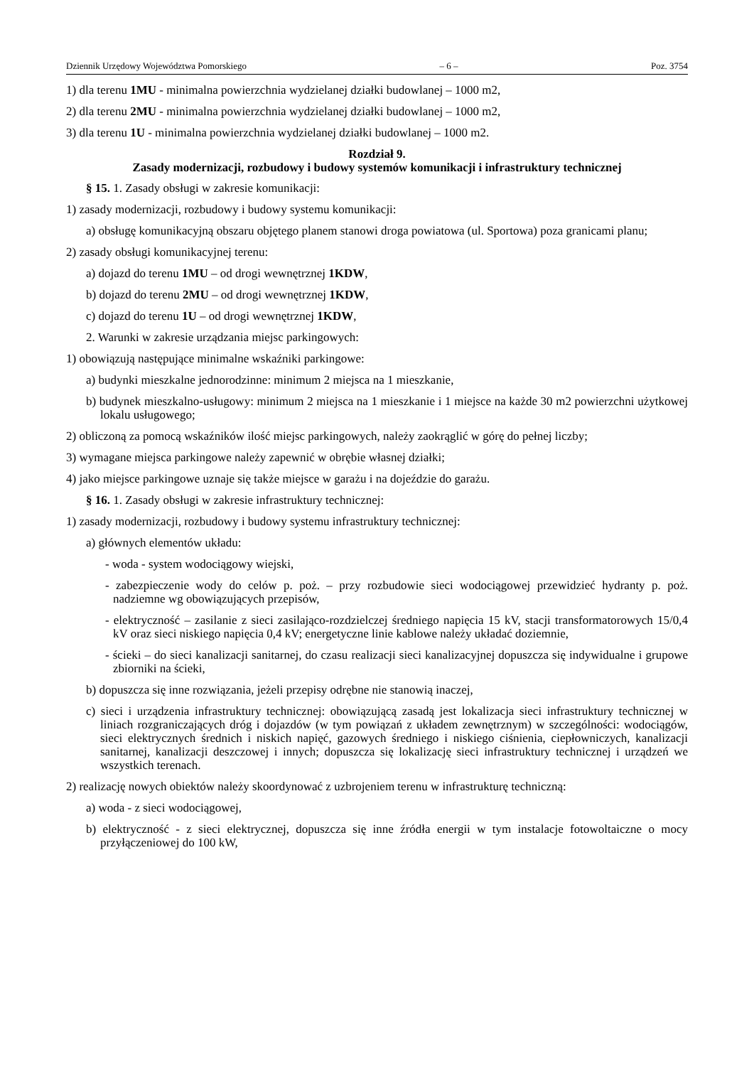Dziennik Urzędowy Województwa Pomorskiego – 6 – Poz. 3754
1) dla terenu 1MU - minimalna powierzchnia wydzielanej działki budowlanej – 1000 m2,
2) dla terenu 2MU - minimalna powierzchnia wydzielanej działki budowlanej – 1000 m2,
3) dla terenu 1U - minimalna powierzchnia wydzielanej działki budowlanej – 1000 m2.
Rozdział 9.
Zasady modernizacji, rozbudowy i budowy systemów komunikacji i infrastruktury technicznej
§ 15. 1. Zasady obsługi w zakresie komunikacji:
1) zasady modernizacji, rozbudowy i budowy systemu komunikacji:
a) obsługę komunikacyjną obszaru objętego planem stanowi droga powiatowa (ul. Sportowa) poza granicami planu;
2) zasady obsługi komunikacyjnej terenu:
a) dojazd do terenu 1MU – od drogi wewnętrznej 1KDW,
b) dojazd do terenu 2MU – od drogi wewnętrznej 1KDW,
c) dojazd do terenu 1U – od drogi wewnętrznej 1KDW,
2. Warunki w zakresie urządzania miejsc parkingowych:
1) obowiązują następujące minimalne wskaźniki parkingowe:
a) budynki mieszkalne jednorodzinne: minimum 2 miejsca na 1 mieszkanie,
b) budynek mieszkalno-usługowy: minimum 2 miejsca na 1 mieszkanie i 1 miejsce na każde 30 m2 powierzchni użytkowej lokalu usługowego;
2) obliczoną za pomocą wskaźników ilość miejsc parkingowych, należy zaokrąglić w górę do pełnej liczby;
3) wymagane miejsca parkingowe należy zapewnić w obrębie własnej działki;
4) jako miejsce parkingowe uznaje się także miejsce w garażu i na dojeździe do garażu.
§ 16. 1. Zasady obsługi w zakresie infrastruktury technicznej:
1) zasady modernizacji, rozbudowy i budowy systemu infrastruktury technicznej:
a) głównych elementów układu:
- woda - system wodociągowy wiejski,
- zabezpieczenie wody do celów p. poż. – przy rozbudowie sieci wodociągowej przewidzieć hydranty p. poż. nadziemne wg obowiązujących przepisów,
- elektryczność – zasilanie z sieci zasilająco-rozdzielczej średniego napięcia 15 kV, stacji transformatorowych 15/0,4 kV oraz sieci niskiego napięcia 0,4 kV; energetyczne linie kablowe należy układać doziemnie,
- ścieki – do sieci kanalizacji sanitarnej, do czasu realizacji sieci kanalizacyjnej dopuszcza się indywidualne i grupowe zbiorniki na ścieki,
b) dopuszcza się inne rozwiązania, jeżeli przepisy odrębne nie stanowią inaczej,
c) sieci i urządzenia infrastruktury technicznej: obowiązującą zasadą jest lokalizacja sieci infrastruktury technicznej w liniach rozgraniczających dróg i dojazdów (w tym powiązań z układem zewnętrznym) w szczególności: wodociągów, sieci elektrycznych średnich i niskich napięć, gazowych średniego i niskiego ciśnienia, ciepłowniczych, kanalizacji sanitarnej, kanalizacji deszczowej i innych; dopuszcza się lokalizację sieci infrastruktury technicznej i urządzeń we wszystkich terenach.
2) realizację nowych obiektów należy skoordynować z uzbrojeniem terenu w infrastrukturę techniczną:
a) woda - z sieci wodociągowej,
b) elektryczność - z sieci elektrycznej, dopuszcza się inne źródła energii w tym instalacje fotowoltaiczne o mocy przyłączeniowej do 100 kW,